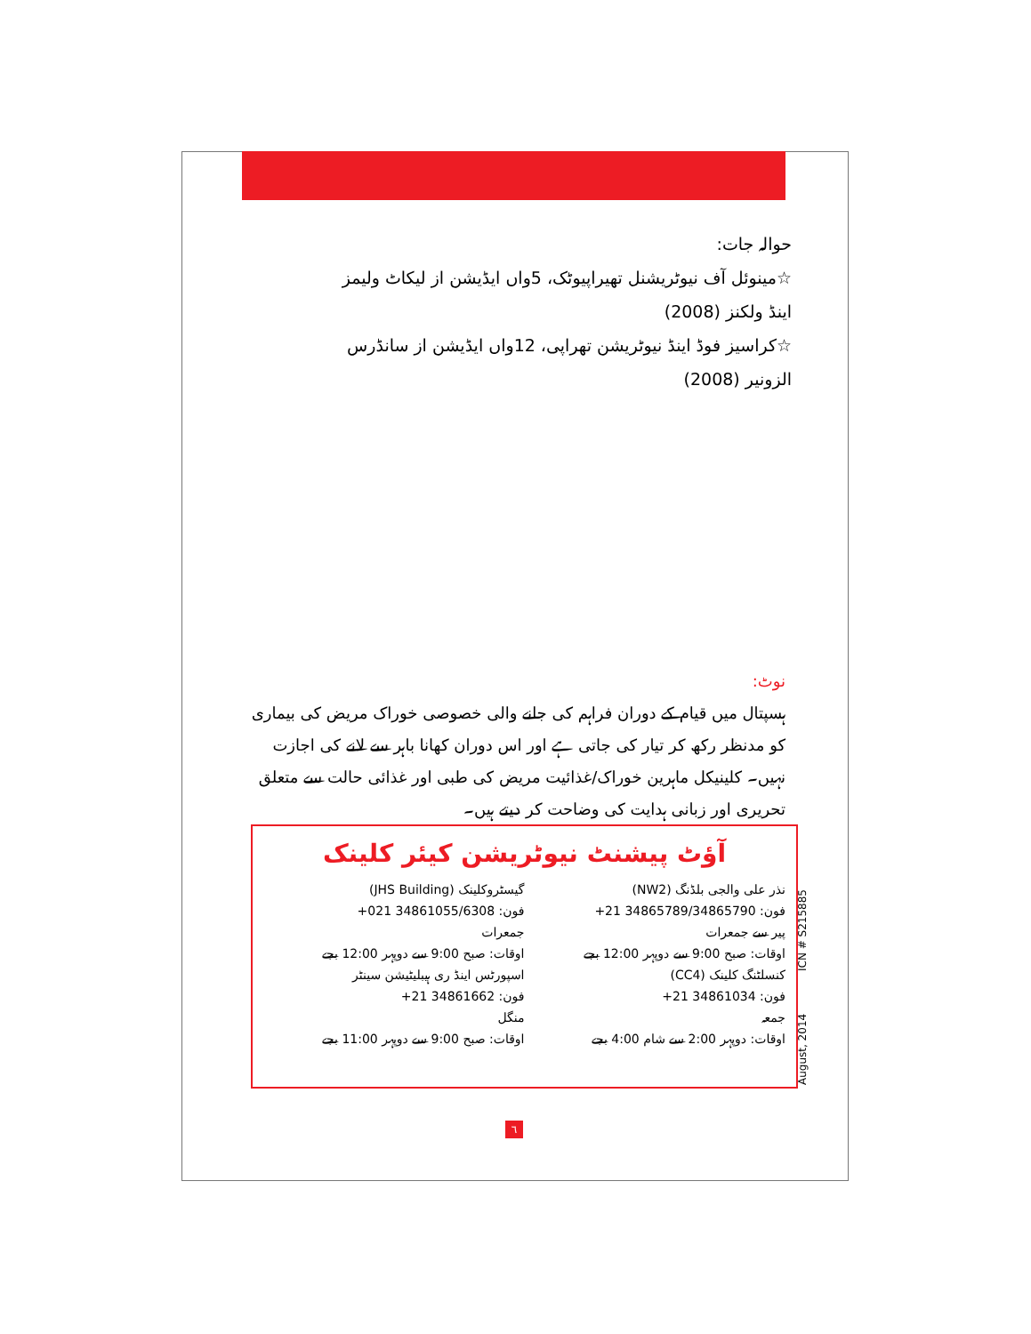حوالہ جات:
☆مینوئل آف نیوٹریشنل تھیراپیوٹک، 5واں ایڈیشن از لیکاٹ ولیمز اینڈ ولکنز (2008)
☆کراسیز فوڈ اینڈ نیوٹریشن تھراپی، 12واں ایڈیشن از سانڈرس الزونیر (2008)
نوٹ:
ہسپتال میں قیام کے دوران فراہم کی جانے والی خصوصی خوراک مریض کی بیماری کو مدنظر رکھ کر تیار کی جاتی ہے اور اس دوران کھانا باہر سے لانے کی اجازت نہیں۔ کلینیکل ماہرین خوراک/غذائیت مریض کی طبی اور غذائی حالت سے متعلق تحریری اور زبانی ہدایت کی وضاحت کر دیتے ہیں۔
آؤٹ پیشنٹ نیوٹریشن کیئر کلینک
نذر علی والجی بلڈنگ (NW2)
فون: 34865789/34865790 21+
پیر سے جمعرات
اوقات: صبح 9:00 سے دوپہر 12:00 بجے
کنسلٹنگ کلینک (CC4)
فون: 34861034 21+
جمعہ
اوقات: دوپہر 2:00 سے شام 4:00 بجے
گیسٹروکلینک (JHS Building)
فون: 34861055/6308 021+
جمعرات
اوقات: صبح 9:00 سے دوپہر 12:00 بجے
اسپورٹس اینڈ ری ہیبلیٹیشن سینٹر
فون: 34861662 21+
منگل
اوقات: صبح 9:00 سے دوپہر 11:00 بجے
August, 2014 ICN # S215885
٦